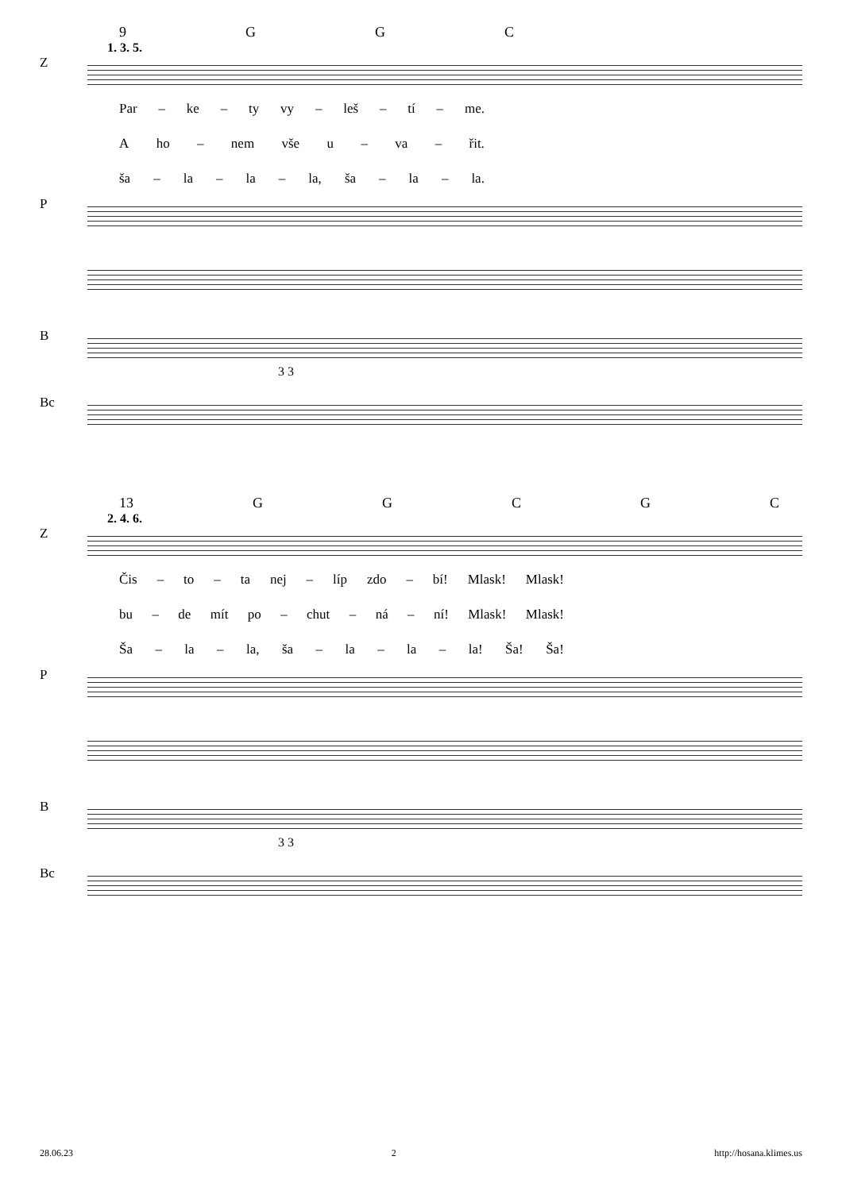9 GGC
1. 3. 5.
Z
Par – ke – ty vy – leš – tí – me.
Aho – nem vše u – va – řit.
ša – la – la – la, ša – la – la.
P
B
3 3
Bc
13 GGCGC
2. 4. 6.
Z
Čis – to – ta nej – líp zdo – bí! Mlask! Mlask!
bu – de mít po – chut – ná – ní! Mlask! Mlask!
Ša – la – la, ša – la – la – la! Ša! Ša!
P
B
3 3
Bc
28.06.23 2 http://hosana.klimes.us